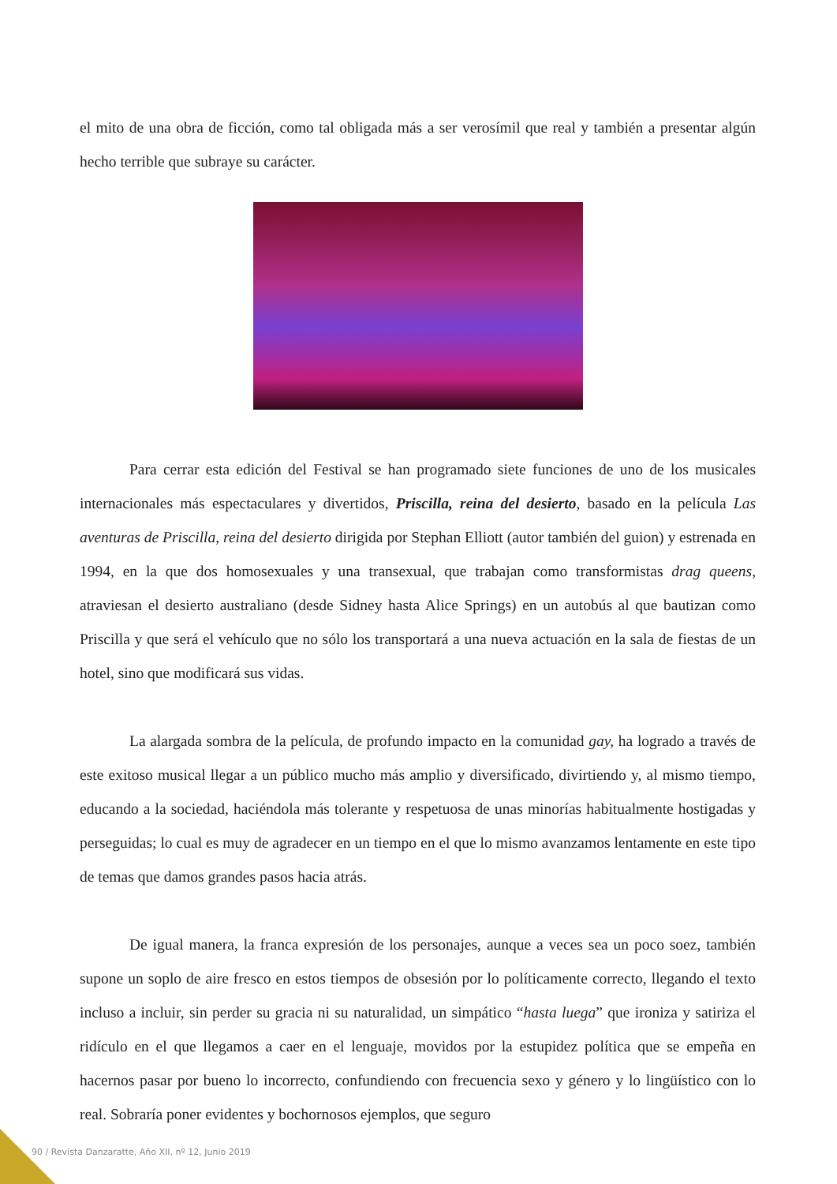el mito de una obra de ficción, como tal obligada más a ser verosímil que real y también a presentar algún hecho terrible que subraye su carácter.
Para cerrar esta edición del Festival se han programado siete funciones de uno de los musicales internacionales más espectaculares y divertidos, Priscilla, reina del desierto, basado en la película Las aventuras de Priscilla, reina del desierto dirigida por Stephan Elliott (autor también del guion) y estrenada en 1994, en la que dos homosexuales y una transexual, que trabajan como transformistas drag queens, atraviesan el desierto australiano (desde Sidney hasta Alice Springs) en un autobús al que bautizan como Priscilla y que será el vehículo que no sólo los transportará a una nueva actuación en la sala de fiestas de un hotel, sino que modificará sus vidas.
La alargada sombra de la película, de profundo impacto en la comunidad gay, ha logrado a través de este exitoso musical llegar a un público mucho más amplio y diversificado, divirtiendo y, al mismo tiempo, educando a la sociedad, haciéndola más tolerante y respetuosa de unas minorías habitualmente hostigadas y perseguidas; lo cual es muy de agradecer en un tiempo en el que lo mismo avanzamos lentamente en este tipo de temas que damos grandes pasos hacia atrás.
De igual manera, la franca expresión de los personajes, aunque a veces sea un poco soez, también supone un soplo de aire fresco en estos tiempos de obsesión por lo políticamente correcto, llegando el texto incluso a incluir, sin perder su gracia ni su naturalidad, un simpático “hasta luega” que ironiza y satiriza el ridículo en el que llegamos a caer en el lenguaje, movidos por la estupidez política que se empeña en hacernos pasar por bueno lo incorrecto, confundiendo con frecuencia sexo y género y lo lingüístico con lo real. Sobraría poner evidentes y bochornosos ejemplos, que seguro
90 / Revista Danzaratte, Año XII, nº 12, Junio 2019